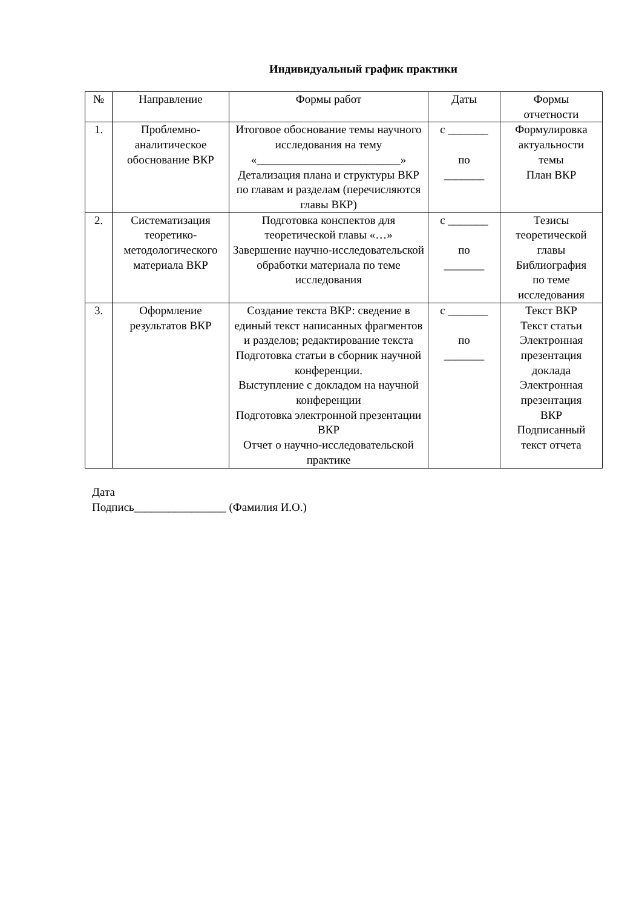Индивидуальный график практики
| № | Направление | Формы работ | Даты | Формы отчетности |
| 1. | Проблемно- аналитическое обоснование ВКР | Итоговое обоснование темы научного исследования на тему «_________________________» Детализация плана и структуры ВКР по главам и разделам (перечисляются главы ВКР) | с _______ по _______ | Формулировка актуальности темы План ВКР |
| 2. | Систематизация теоретико- методологического материала ВКР | Подготовка конспектов для теоретической главы «…» Завершение научно-исследовательской обработки материала по теме исследования | с _______ по _______ | Тезисы теоретической главы Библиография по теме исследования |
| 3. | Оформление результатов ВКР | Создание текста ВКР: сведение в единый текст написанных фрагментов и разделов; редактирование текста Подготовка статьи в сборник научной конференции. Выступление с докладом на научной конференции Подготовка электронной презентации ВКР Отчет о научно-исследовательской практике | с _______ по _______ | Текст ВКР Текст статьи Электронная презентация доклада Электронная презентация ВКР Подписанный текст отчета |
Дата
Подпись________________ (Фамилия И.О.)